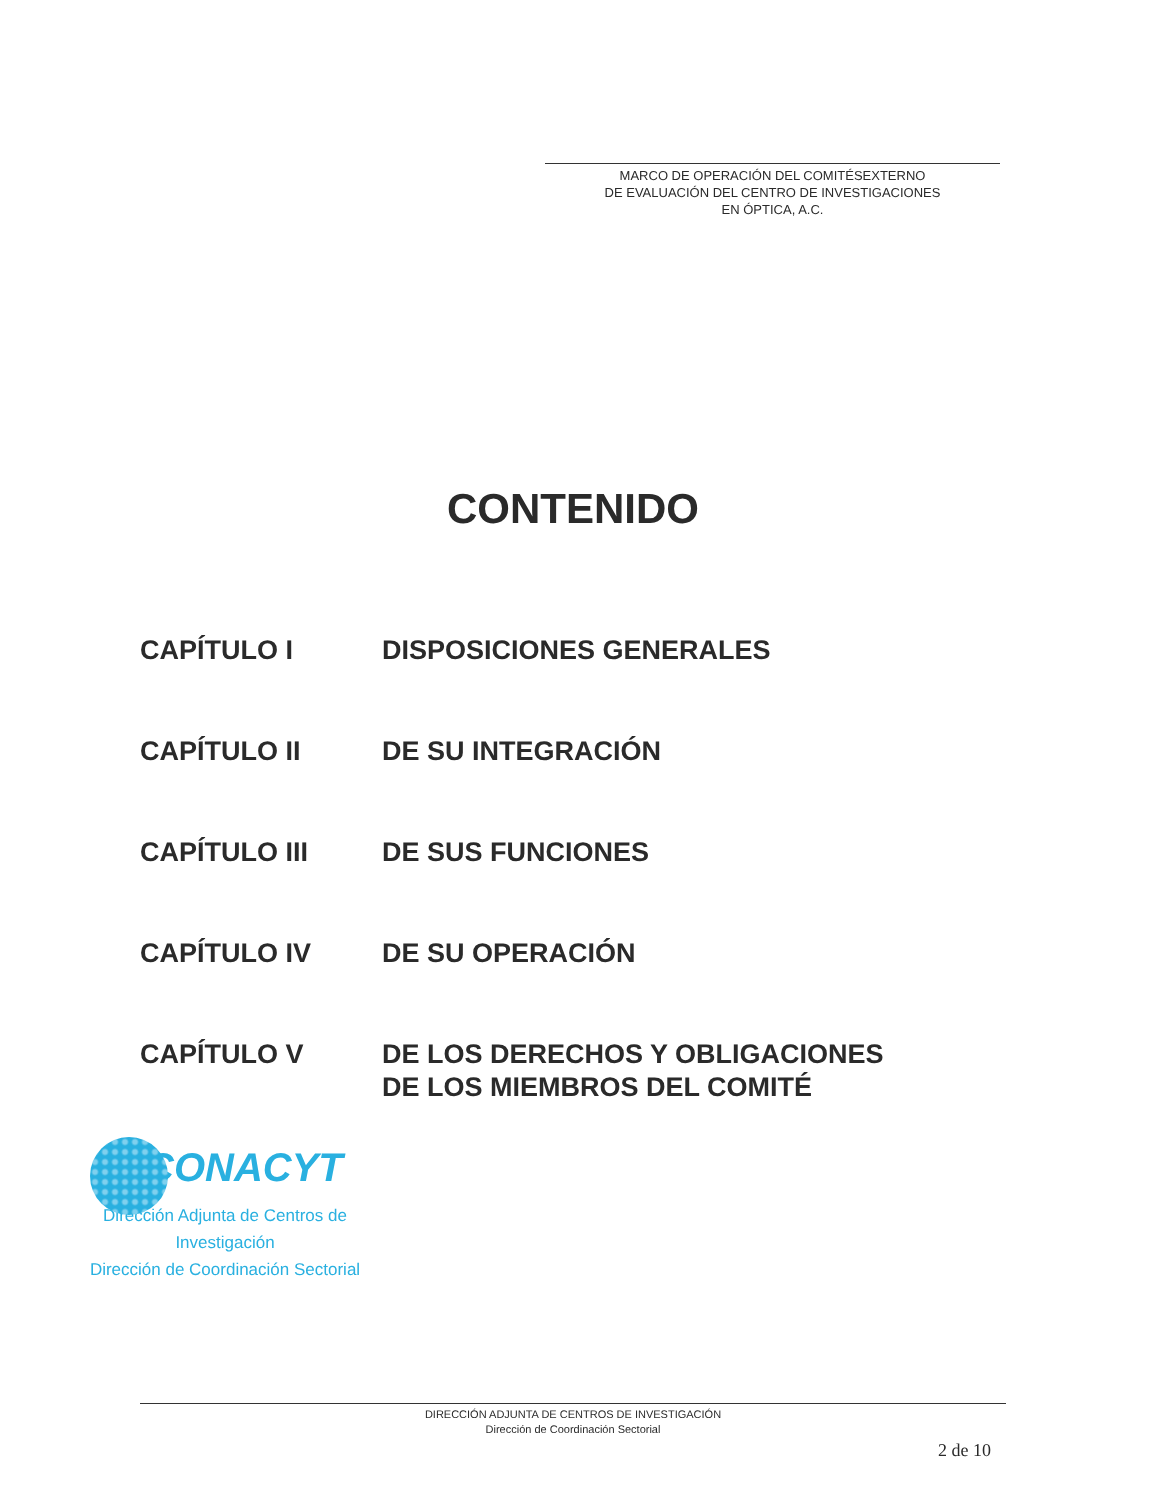MARCO DE OPERACIÓN DEL COMITÉSEXTERNO
DE EVALUACIÓN DEL CENTRO DE INVESTIGACIONES
EN ÓPTICA, A.C.
CONTENIDO
| CAPÍTULO I | DISPOSICIONES GENERALES |
| CAPÍTULO II | DE SU INTEGRACIÓN |
| CAPÍTULO III | DE SUS FUNCIONES |
| CAPÍTULO IV | DE SU OPERACIÓN |
| CAPÍTULO V | DE LOS DERECHOS Y OBLIGACIONES DE LOS MIEMBROS DEL COMITÉ |
CONACYT
Dirección Adjunta de Centros de
Investigación
Dirección de Coordinación Sectorial
DIRECCIÓN ADJUNTA DE CENTROS DE INVESTIGACIÓN
Dirección de Coordinación Sectorial
2 de 10